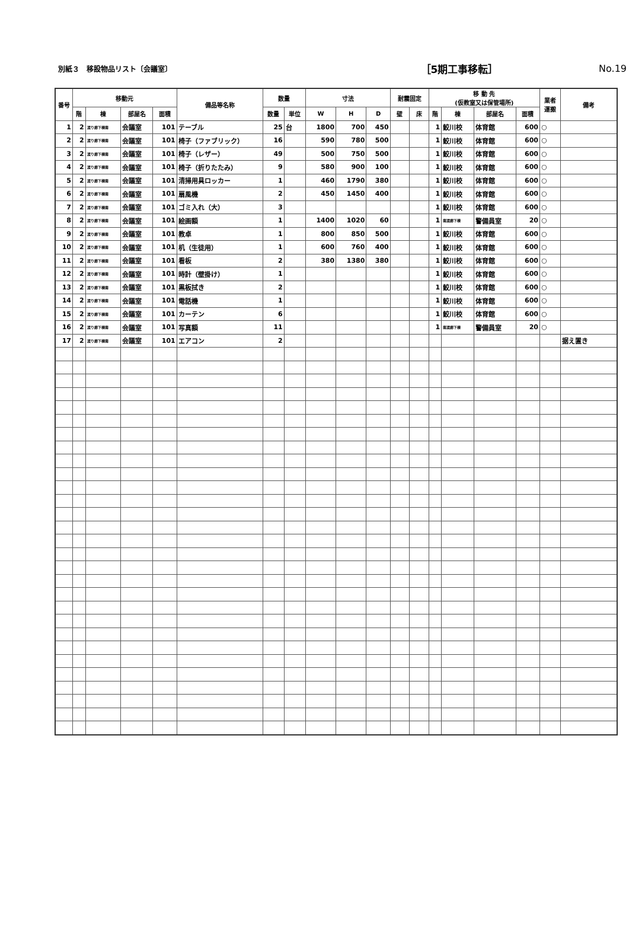別紙３　移設物品リスト〔会議室〕 ［5期工事移転］ No.19
| 番号 | 移動元 | | | | 備品等名称 | 数量 | | 寸法 | | | 耐震固定 | | 移 動 先 (仮教室又は保管場所) | | | | 業者 運搬 | 備考 |
| --- | --- | --- | --- | --- | --- | --- | --- | --- | --- | --- | --- | --- | --- | --- | --- | --- | --- | --- |
| | 階 | 棟 | 部屋名 | 面積 | | 数量 | 単位 | W | H | D | 壁 | 床 | 階 | 棟 | 部屋名 | 面積 | | |
| 1 | 2 | 渡り廊下棟南 | 会議室 | 101 | テーブル | 25 | 台 | 1800 | 700 | 450 | | | 1 | 鮫川校 | 体育館 | 600 | ○ | |
| 2 | 2 | 渡り廊下棟南 | 会議室 | 101 | 椅子（ファブリック） | 16 | | 590 | 780 | 500 | | | 1 | 鮫川校 | 体育館 | 600 | ○ | |
| 3 | 2 | 渡り廊下棟南 | 会議室 | 101 | 椅子（レザー） | 49 | | 500 | 750 | 500 | | | 1 | 鮫川校 | 体育館 | 600 | ○ | |
| 4 | 2 | 渡り廊下棟南 | 会議室 | 101 | 椅子（折りたたみ） | 9 | | 580 | 900 | 100 | | | 1 | 鮫川校 | 体育館 | 600 | ○ | |
| 5 | 2 | 渡り廊下棟南 | 会議室 | 101 | 清掃用具ロッカー | 1 | | 460 | 1790 | 380 | | | 1 | 鮫川校 | 体育館 | 600 | ○ | |
| 6 | 2 | 渡り廊下棟南 | 会議室 | 101 | 扇風機 | 2 | | 450 | 1450 | 400 | | | 1 | 鮫川校 | 体育館 | 600 | ○ | |
| 7 | 2 | 渡り廊下棟南 | 会議室 | 101 | ゴミ入れ（大） | 3 | | | | | | | 1 | 鮫川校 | 体育館 | 600 | ○ | |
| 8 | 2 | 渡り廊下棟南 | 会議室 | 101 | 絵画額 | 1 | | 1400 | 1020 | 60 | | | 1 | 南渡廊下棟 | 警備員室 | 20 | ○ | |
| 9 | 2 | 渡り廊下棟南 | 会議室 | 101 | 教卓 | 1 | | 800 | 850 | 500 | | | 1 | 鮫川校 | 体育館 | 600 | ○ | |
| 10 | 2 | 渡り廊下棟南 | 会議室 | 101 | 机（生徒用） | 1 | | 600 | 760 | 400 | | | 1 | 鮫川校 | 体育館 | 600 | ○ | |
| 11 | 2 | 渡り廊下棟南 | 会議室 | 101 | 看板 | 2 | | 380 | 1380 | 380 | | | 1 | 鮫川校 | 体育館 | 600 | ○ | |
| 12 | 2 | 渡り廊下棟南 | 会議室 | 101 | 時計（壁掛け） | 1 | | | | | | | 1 | 鮫川校 | 体育館 | 600 | ○ | |
| 13 | 2 | 渡り廊下棟南 | 会議室 | 101 | 黒板拭き | 2 | | | | | | | 1 | 鮫川校 | 体育館 | 600 | ○ | |
| 14 | 2 | 渡り廊下棟南 | 会議室 | 101 | 電話機 | 1 | | | | | | | 1 | 鮫川校 | 体育館 | 600 | ○ | |
| 15 | 2 | 渡り廊下棟南 | 会議室 | 101 | カーテン | 6 | | | | | | | 1 | 鮫川校 | 体育館 | 600 | ○ | |
| 16 | 2 | 渡り廊下棟南 | 会議室 | 101 | 写真額 | 11 | | | | | | | 1 | 南渡廊下棟 | 警備員室 | 20 | ○ | |
| 17 | 2 | 渡り廊下棟南 | 会議室 | 101 | エアコン | 2 | | | | | | | | | | | | 据え置き |